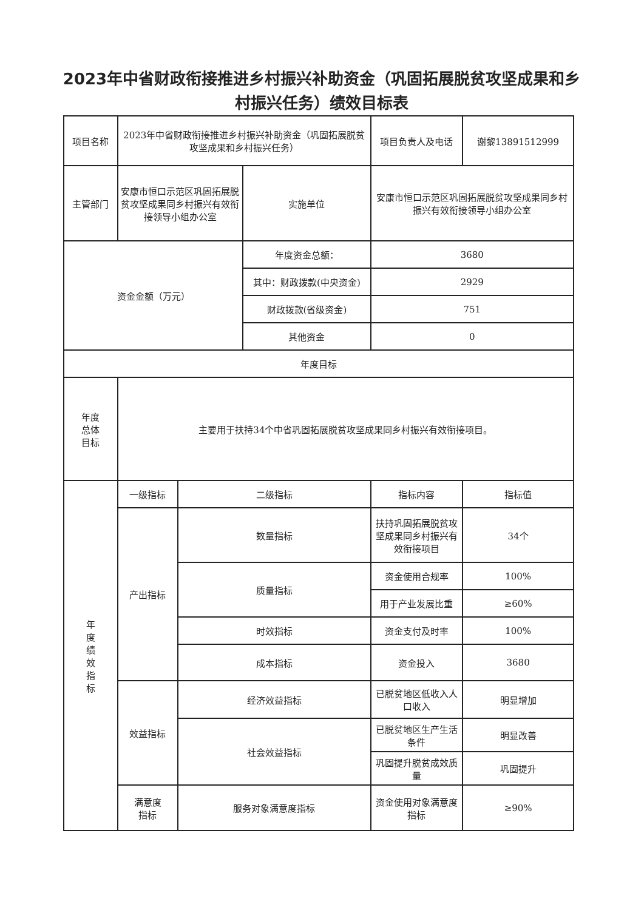2023年中省财政衔接推进乡村振兴补助资金（巩固拓展脱贫攻坚成果和乡村振兴任务）绩效目标表
| 项目名称 | 2023年中省财政衔接推进乡村振兴补助资金（巩固拓展脱贫攻坚成果和乡村振兴任务） | | | 项目负责人及电话 | 谢黎13891512999 |
| 主管部门 | 安康市恒口示范区巩固拓展脱贫攻坚成果同乡村振兴有效衔接领导小组办公室 | | 实施单位 | 安康市恒口示范区巩固拓展脱贫攻坚成果同乡村振兴有效衔接领导小组办公室 | |
| 资金金额（万元） | | | 年度资金总额： | 3680 | |
| | | | 其中：财政拨款(中央资金) | 2929 | |
| | | | 财政拨款(省级资金) | 751 | |
| | | | 其他资金 | 0 | |
| 年度目标 | | | | | |
| 年度 总体 目标 | 主要用于扶持34个中省巩固拓展脱贫攻坚成果同乡村振兴有效衔接项目。 | | | | |
| 年 度 绩 效 指 标 | 一级指标 | 二级指标 | | 指标内容 | 指标值 |
| | 产出指标 | 数量指标 | | 扶持巩固拓展脱贫攻坚成果同乡村振兴有效衔接项目 | 34个 |
| | | 质量指标 | | 资金使用合规率 | 100% |
| | | | | 用于产业发展比重 | ≥60% |
| | | 时效指标 | | 资金支付及时率 | 100% |
| | | 成本指标 | | 资金投入 | 3680 |
| | 效益指标 | 经济效益指标 | | 已脱贫地区低收入人口收入 | 明显增加 |
| | | 社会效益指标 | | 已脱贫地区生产生活条件 | 明显改善 |
| | | | | 巩固提升脱贫成效质量 | 巩固提升 |
| | 满意度 指标 | 服务对象满意度指标 | | 资金使用对象满意度指标 | ≥90% |